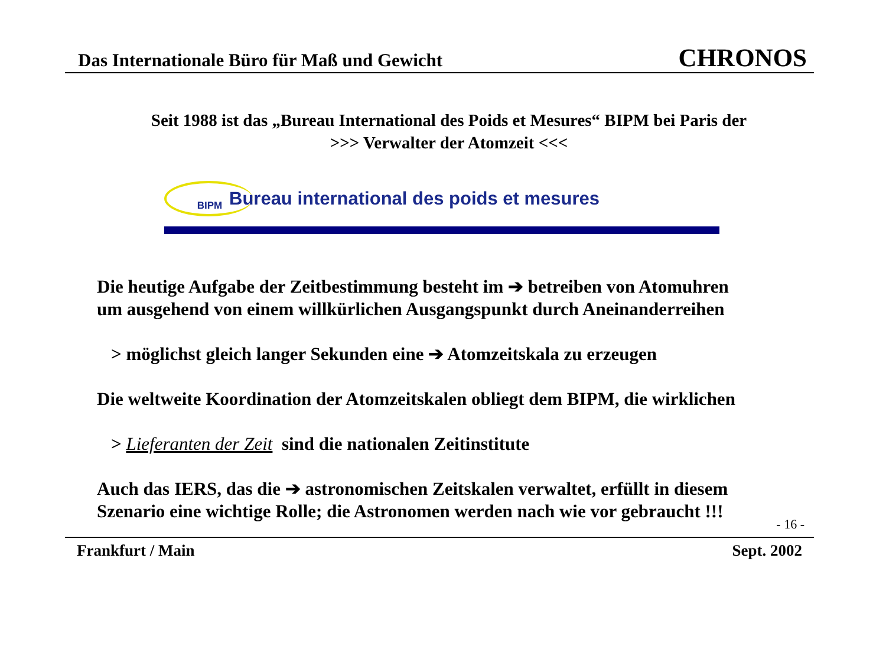Das Internationale Büro für Maß und Gewicht
CHRONOS
Seit 1988 ist das „Bureau International des Poids et Mesures“ BIPM bei Paris der
>>> Verwalter der Atomzeit <<<
BIPM
Bureau international des poids et mesures
Die heutige Aufgabe der Zeitbestimmung besteht im ➔ betreiben von Atomuhren
um ausgehend von einem willkürlichen Ausgangspunkt durch Aneinanderreihen
> möglichst gleich langer Sekunden eine ➔ Atomzeitskala zu erzeugen
Die weltweite Koordination der Atomzeitskalen obliegt dem BIPM, die wirklichen
> Lieferanten der Zeit sind die nationalen Zeitinstitute
Auch das IERS, das die ➔ astronomischen Zeitskalen verwaltet, erfüllt in diesem
Szenario eine wichtige Rolle; die Astronomen werden nach wie vor gebraucht !!!
- 16 -
Frankfurt / Main Sept. 2002